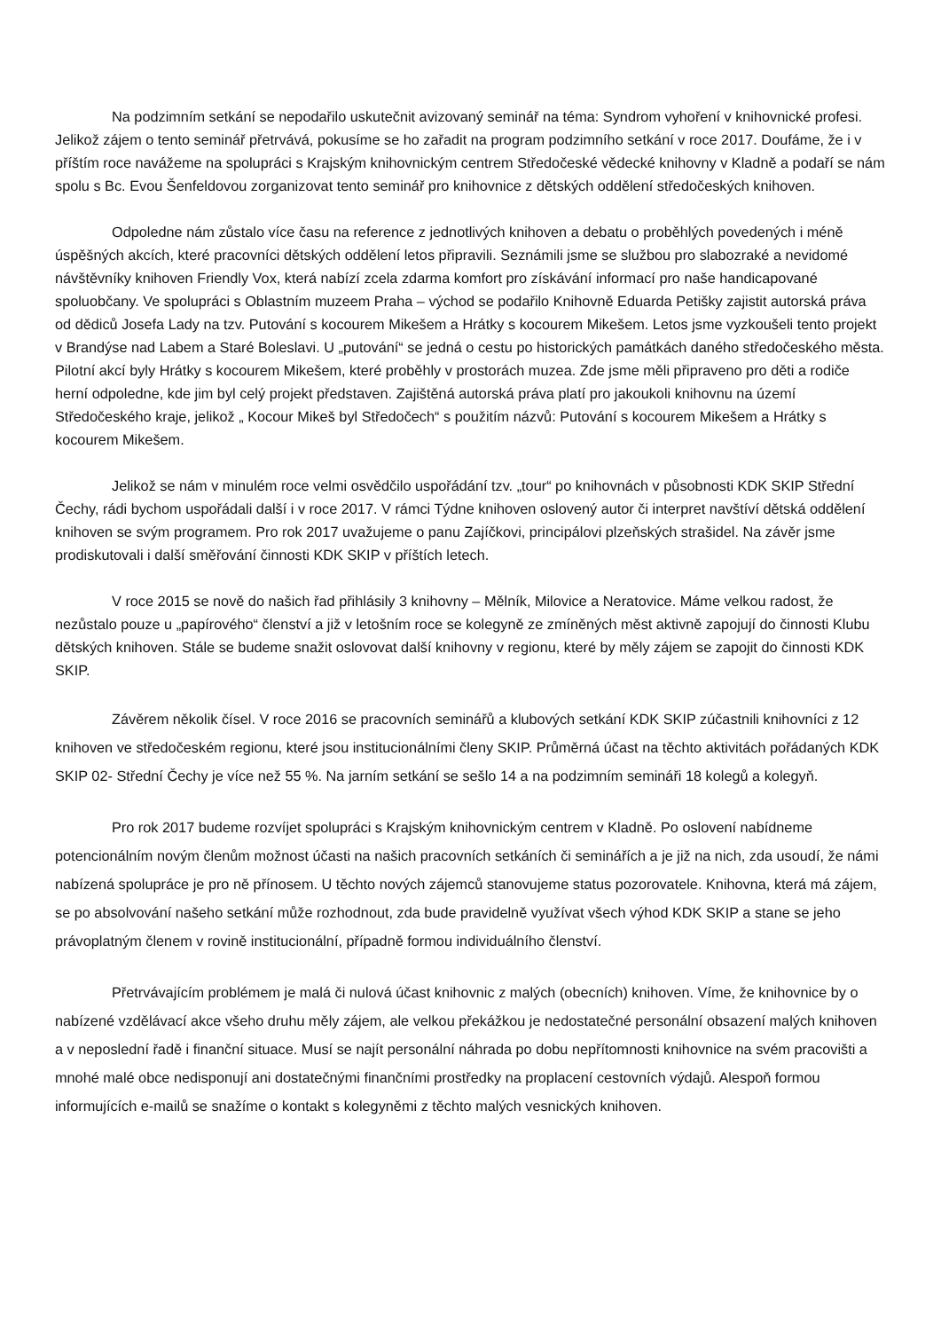Na podzimním setkání se nepodařilo uskutečnit avizovaný seminář na téma: Syndrom vyhoření v knihovnické profesi. Jelikož zájem o tento seminář přetrvává, pokusíme se ho zařadit na program podzimního setkání v roce 2017. Doufáme, že i v příštím roce navážeme na spolupráci s Krajským knihovnickým centrem Středočeské vědecké knihovny v Kladně a podaří se nám spolu s Bc. Evou Šenfeldovou zorganizovat tento seminář pro knihovnice z dětských oddělení středočeských knihoven.
Odpoledne nám zůstalo více času na reference z jednotlivých knihoven a debatu o proběhlých povedených i méně úspěšných akcích, které pracovníci dětských oddělení letos připravili. Seznámili jsme se službou pro slabozraké a nevidomé návštěvníky knihoven Friendly Vox, která nabízí zcela zdarma komfort pro získávání informací pro naše handicapované spoluobčany. Ve spolupráci s Oblastním muzeem Praha – východ se podařilo Knihovně Eduarda Petišky zajistit autorská práva od dědiců Josefa Lady na tzv. Putování s kocourem Mikešem a Hrátky s kocourem Mikešem. Letos jsme vyzkoušeli tento projekt v Brandýse nad Labem a Staré Boleslavi. U „putování“ se jedná o cestu po historických památkách daného středočeského města. Pilotní akcí byly Hrátky s kocourem Mikešem, které proběhly v prostorách muzea. Zde jsme měli připraveno pro děti a rodiče herní odpoledne, kde jim byl celý projekt představen. Zajištěná autorská práva platí pro jakoukoli knihovnu na území Středočeského kraje, jelikož „ Kocour Mikeš byl Středočech“ s použitím názvů: Putování s kocourem Mikešem a Hrátky s kocourem Mikešem.
Jelikož se nám v minulém roce velmi osvědčilo uspořádání tzv. „tour“ po knihovnách v působnosti KDK SKIP Střední Čechy, rádi bychom uspořádali další i v roce 2017. V rámci Týdne knihoven oslovený autor či interpret navštíví dětská oddělení knihoven se svým programem. Pro rok 2017 uvažujeme o panu Zajíčkovi, principálovi plzeňských strašidel. Na závěr jsme prodiskutovali i další směřování činnosti KDK SKIP v příštích letech.
V roce 2015 se nově do našich řad přihlásily 3 knihovny – Mělník, Milovice a Neratovice. Máme velkou radost, že nezůstalo pouze u „papírového“ členství a již v letošním roce se kolegyně ze zmíněných měst aktivně zapojují do činnosti Klubu dětských knihoven. Stále se budeme snažit oslovovat další knihovny v regionu, které by měly zájem se zapojit do činnosti KDK SKIP.
Závěrem několik čísel. V roce 2016 se pracovních seminářů a klubových setkání KDK SKIP zúčastnili knihovníci z 12 knihoven ve středočeském regionu, které jsou institucionálními členy SKIP. Průměrná účast na těchto aktivitách pořádaných KDK SKIP 02- Střední Čechy je více než 55 %. Na jarním setkání se sešlo 14 a na podzimním semináři 18 kolegů a kolegyň.
Pro rok 2017 budeme rozvíjet spolupráci s Krajským knihovnickým centrem v Kladně. Po oslovení nabídneme potencionálním novým členům možnost účasti na našich pracovních setkáních či seminářích a je již na nich, zda usoudí, že námi nabízená spolupráce je pro ně přínosem. U těchto nových zájemců stanovujeme status pozorovatele. Knihovna, která má zájem, se po absolvování našeho setkání může rozhodnout, zda bude pravidelně využívat všech výhod KDK SKIP a stane se jeho právoplatným členem v rovině institucionální, případně formou individuálního členství.
Přetrvávajícím problémem je malá či nulová účast knihovnic z malých (obecních) knihoven. Víme, že knihovnice by o nabízené vzdělávací akce všeho druhu měly zájem, ale velkou překážkou je nedostatečné personální obsazení malých knihoven a v neposlední řadě i finanční situace. Musí se najít personální náhrada po dobu nepřítomnosti knihovnice na svém pracovišti a mnohé malé obce nedisponují ani dostatečnými finančními prostředky na proplacení cestovních výdajů. Alespoň formou informujících e-mailů se snažíme o kontakt s kolegyněmi z těchto malých vesnických knihoven.